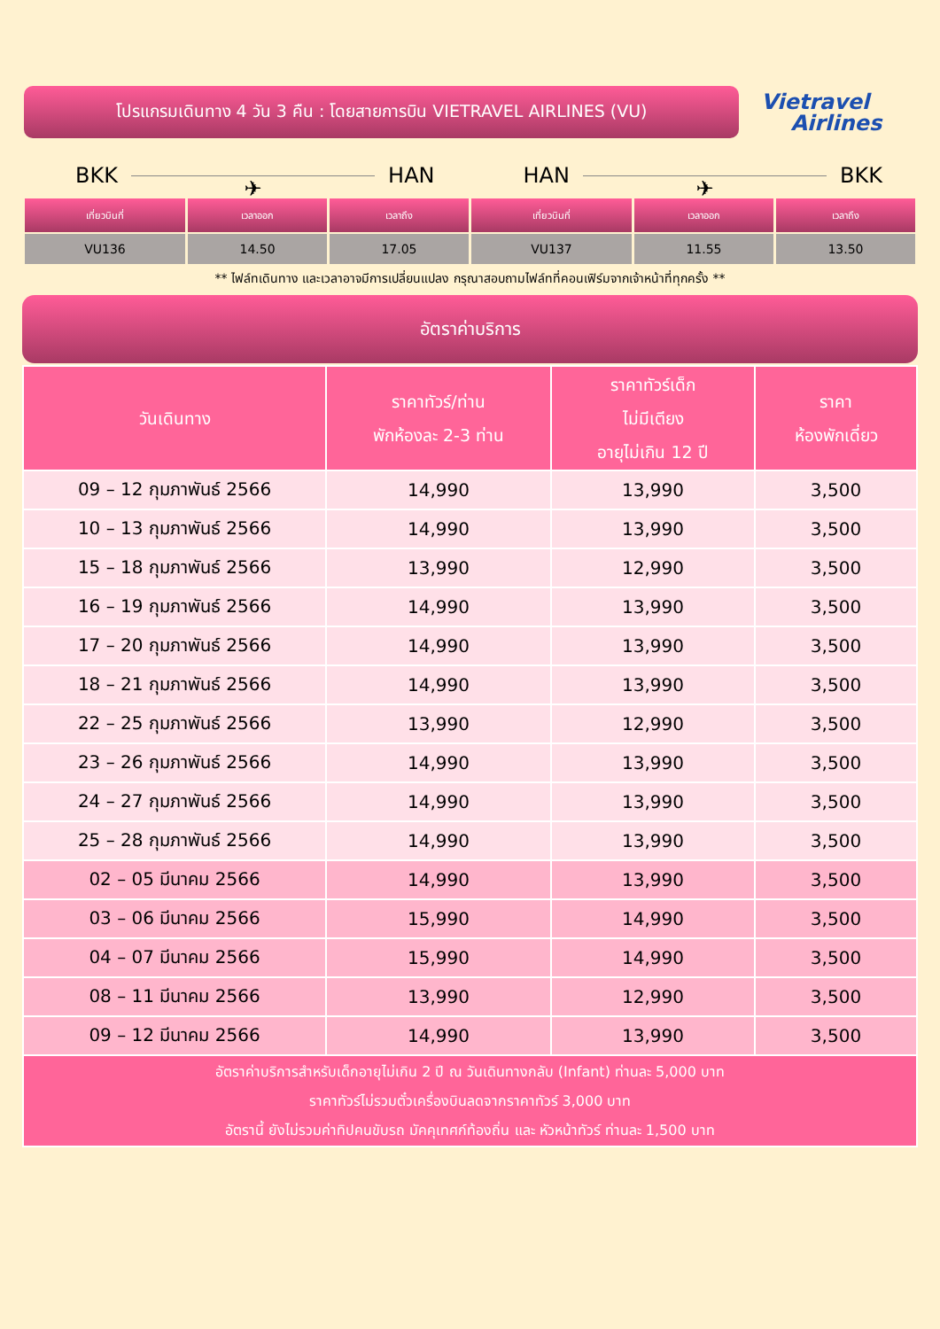โปรแกรมเดินทาง 4 วัน 3 คืน : โดยสายการบิน VIETRAVEL AIRLINES (VU)
Vietravel
Airlines
BKK ✈ HAN HAN ✈ BKK
| เที่ยวบินที่ | เวลาออก | เวลาถึง | เที่ยวบินที่ | เวลาออก | เวลาถึง |
| --- | --- | --- | --- | --- | --- |
| VU136 | 14.50 | 17.05 | VU137 | 11.55 | 13.50 |
** ไฟล์ทเดินทาง และเวลาอาจมีการเปลี่ยนแปลง กรุณาสอบถามไฟล์ทที่คอนเฟิร์มจากเจ้าหน้าที่ทุกครั้ง **
อัตราค่าบริการ
| วันเดินทาง | ราคาทัวร์/ท่าน พักห้องละ 2-3 ท่าน | ราคาทัวร์เด็ก ไม่มีเตียง อายุไม่เกิน 12 ปี | ราคา ห้องพักเดี่ยว |
| --- | --- | --- | --- |
| 09 – 12 กุมภาพันธ์ 2566 | 14,990 | 13,990 | 3,500 |
| 10 – 13 กุมภาพันธ์ 2566 | 14,990 | 13,990 | 3,500 |
| 15 – 18 กุมภาพันธ์ 2566 | 13,990 | 12,990 | 3,500 |
| 16 – 19 กุมภาพันธ์ 2566 | 14,990 | 13,990 | 3,500 |
| 17 – 20 กุมภาพันธ์ 2566 | 14,990 | 13,990 | 3,500 |
| 18 – 21 กุมภาพันธ์ 2566 | 14,990 | 13,990 | 3,500 |
| 22 – 25 กุมภาพันธ์ 2566 | 13,990 | 12,990 | 3,500 |
| 23 – 26 กุมภาพันธ์ 2566 | 14,990 | 13,990 | 3,500 |
| 24 – 27 กุมภาพันธ์ 2566 | 14,990 | 13,990 | 3,500 |
| 25 – 28 กุมภาพันธ์ 2566 | 14,990 | 13,990 | 3,500 |
| 02 – 05 มีนาคม 2566 | 14,990 | 13,990 | 3,500 |
| 03 – 06 มีนาคม 2566 | 15,990 | 14,990 | 3,500 |
| 04 – 07 มีนาคม 2566 | 15,990 | 14,990 | 3,500 |
| 08 – 11 มีนาคม 2566 | 13,990 | 12,990 | 3,500 |
| 09 – 12 มีนาคม 2566 | 14,990 | 13,990 | 3,500 |
| อัตราค่าบริการสำหรับเด็กอายุไม่เกิน 2 ปี ณ วันเดินทางกลับ (Infant) ท่านละ 5,000 บาท ราคาทัวร์ไม่รวมตั๋วเครื่องบินลดจากราคาทัวร์ 3,000 บาท อัตรานี้ ยังไม่รวมค่าทิปคนขับรถ มัคคุเทศก์ท้องถิ่น และ หัวหน้าทัวร์ ท่านละ 1,500 บาท | | | |